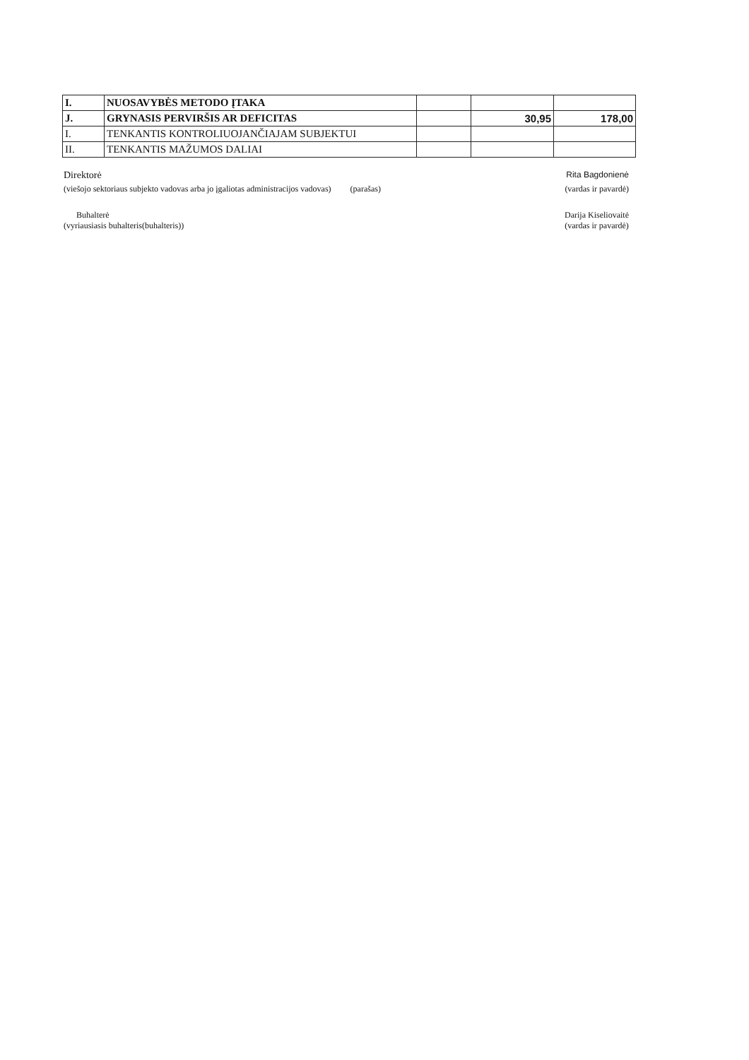| I. | NUOSAVYBĖS METODO ĮTAKA | | | |
| J. | GRYNASIS PERVIRŠIS AR DEFICITAS | | 30,95 | 178,00 |
| I. | TENKANTIS KONTROLIUOJANČIAJAM SUBJEKTUI | | | |
| II. | TENKANTIS MAŽUMOS DALIAI | | | |
Direktorė Rita Bagdonienė
(viešojo sektoriaus subjekto vadovas arba jo įgaliotas administracijos vadovas) (parašas) (vardas ir pavardė)
Buhalterė
(vyriausiasis buhalteris(buhalteris)) Darija Kiseliovaitė
(vardas ir pavardė)